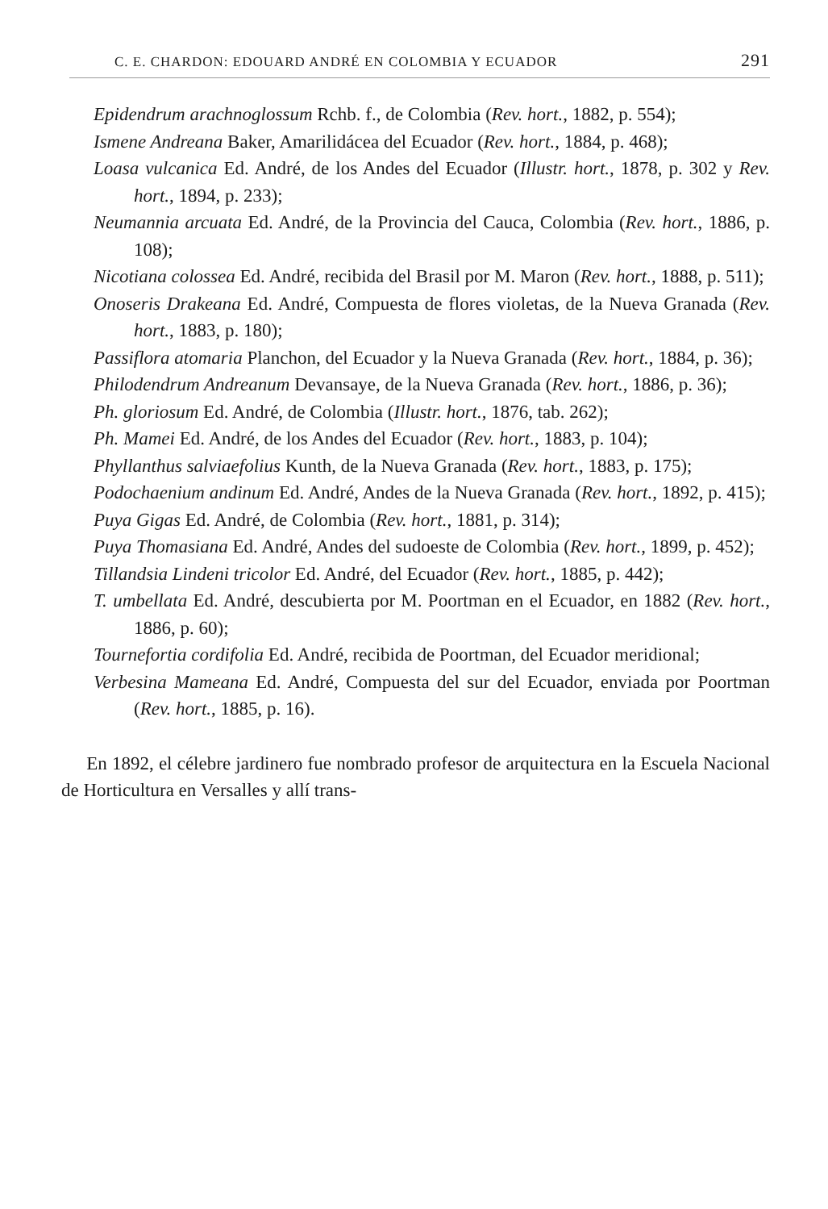C. E. CHARDON: EDOUARD ANDRÉ EN COLOMBIA Y ECUADOR 291
Epidendrum arachnoglossum Rchb. f., de Colombia (Rev. hort., 1882, p. 554);
Ismene Andreana Baker, Amarilidácea del Ecuador (Rev. hort., 1884, p. 468);
Loasa vulcanica Ed. André, de los Andes del Ecuador (Illustr. hort., 1878, p. 302 y Rev. hort., 1894, p. 233);
Neumannia arcuata Ed. André, de la Provincia del Cauca, Colombia (Rev. hort., 1886, p. 108);
Nicotiana colossea Ed. André, recibida del Brasil por M. Maron (Rev. hort., 1888, p. 511);
Onoseris Drakeana Ed. André, Compuesta de flores violetas, de la Nueva Granada (Rev. hort., 1883, p. 180);
Passiflora atomaria Planchon, del Ecuador y la Nueva Granada (Rev. hort., 1884, p. 36);
Philodendrum Andreanum Devansaye, de la Nueva Granada (Rev. hort., 1886, p. 36);
Ph. gloriosum Ed. André, de Colombia (Illustr. hort., 1876, tab. 262);
Ph. Mamei Ed. André, de los Andes del Ecuador (Rev. hort., 1883, p. 104);
Phyllanthus salviaefolius Kunth, de la Nueva Granada (Rev. hort., 1883, p. 175);
Podochaenium andinum Ed. André, Andes de la Nueva Granada (Rev. hort., 1892, p. 415);
Puya Gigas Ed. André, de Colombia (Rev. hort., 1881, p. 314);
Puya Thomasiana Ed. André, Andes del sudoeste de Colombia (Rev. hort., 1899, p. 452);
Tillandsia Lindeni tricolor Ed. André, del Ecuador (Rev. hort., 1885, p. 442);
T. umbellata Ed. André, descubierta por M. Poortman en el Ecuador, en 1882 (Rev. hort., 1886, p. 60);
Tournefortia cordifolia Ed. André, recibida de Poortman, del Ecuador meridional;
Verbesina Mameana Ed. André, Compuesta del sur del Ecuador, enviada por Poortman (Rev. hort., 1885, p. 16).
En 1892, el célebre jardinero fue nombrado profesor de arquitectura en la Escuela Nacional de Horticultura en Versalles y allí trans-